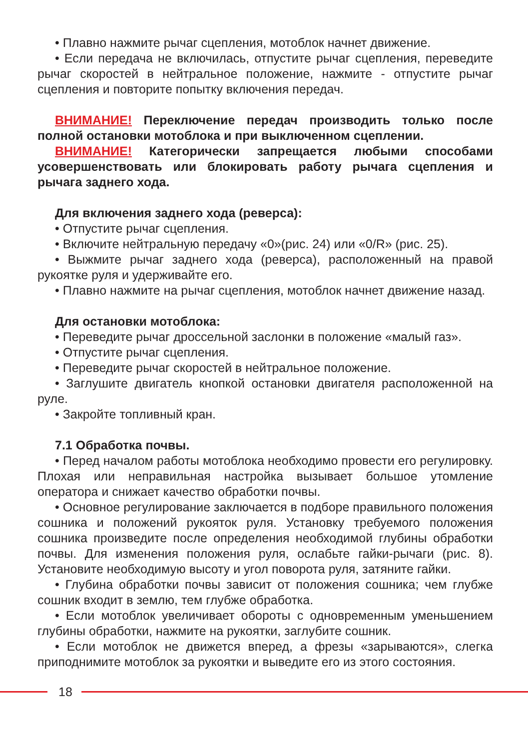• Плавно нажмите рычаг сцепления, мотоблок начнет движение.
• Если передача не включилась, отпустите рычаг сцепления, переведите рычаг скоростей в нейтральное положение, нажмите - отпустите рычаг сцепления и повторите попытку включения передач.
ВНИМАНИЕ! Переключение передач производить только после полной остановки мотоблока и при выключенном сцеплении.
ВНИМАНИЕ! Категорически запрещается любыми способами усовершенствовать или блокировать работу рычага сцепления и рычага заднего хода.
Для включения заднего хода (реверса):
• Отпустите рычаг сцепления.
• Включите нейтральную передачу «0»(рис. 24) или «0/R» (рис. 25).
• Выжмите рычаг заднего хода (реверса), расположенный на правой рукоятке руля и удерживайте его.
• Плавно нажмите на рычаг сцепления, мотоблок начнет движение назад.
Для остановки мотоблока:
• Переведите рычаг дроссельной заслонки в положение «малый газ».
• Отпустите рычаг сцепления.
• Переведите рычаг скоростей в нейтральное положение.
• Заглушите двигатель кнопкой остановки двигателя расположенной на руле.
• Закройте топливный кран.
7.1 Обработка почвы.
• Перед началом работы мотоблока необходимо провести его регулировку. Плохая или неправильная настройка вызывает большое утомление оператора и снижает качество обработки почвы.
• Основное регулирование заключается в подборе правильного положения сошника и положений рукояток руля. Установку требуемого положения сошника произведите после определения необходимой глубины обработки почвы. Для изменения положения руля, ослабьте гайки-рычаги (рис. 8). Установите необходимую высоту и угол поворота руля, затяните гайки.
• Глубина обработки почвы зависит от положения сошника; чем глубже сошник входит в землю, тем глубже обработка.
• Если мотоблок увеличивает обороты с одновременным уменьшением глубины обработки, нажмите на рукоятки, заглубите сошник.
• Если мотоблок не движется вперед, а фрезы «зарываются», слегка приподнимите мотоблок за рукоятки и выведите его из этого состояния.
18